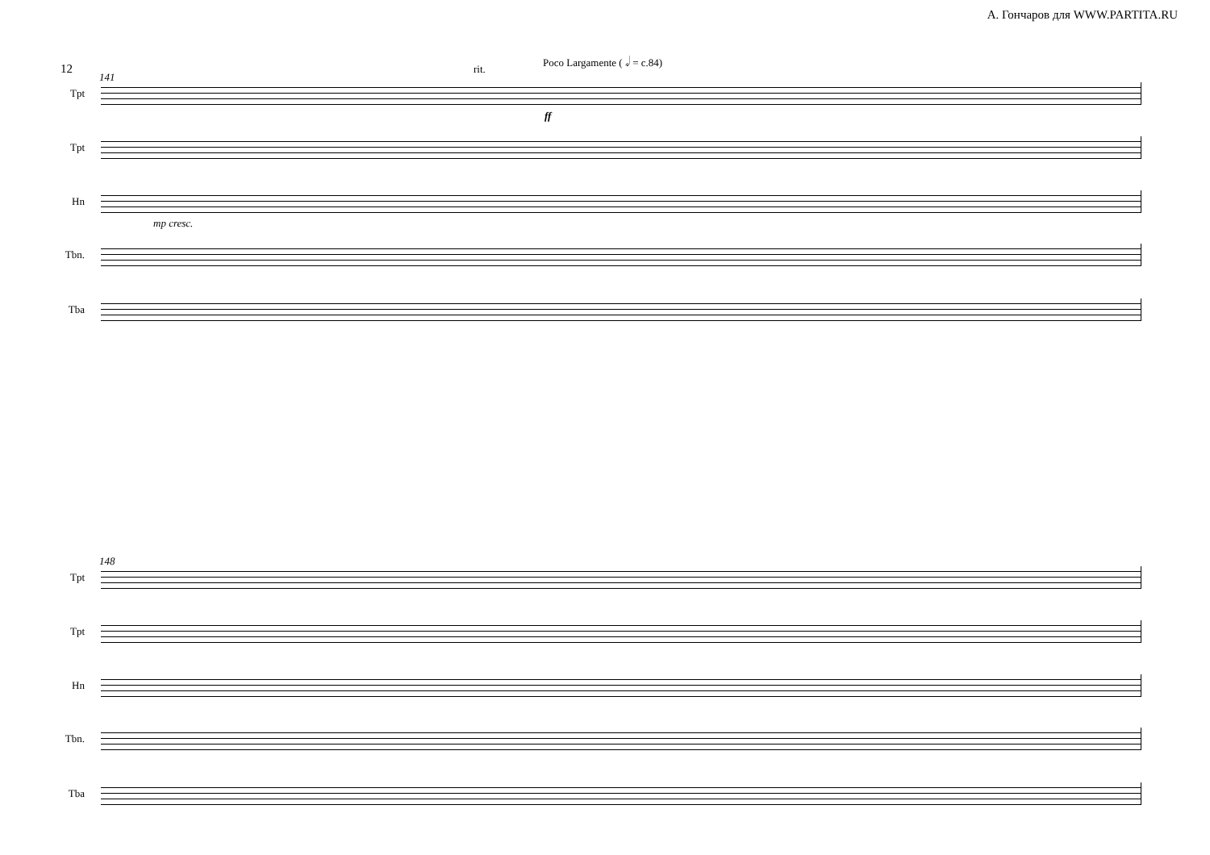А. Гончаров для WWW.PARTITA.RU
12
141
rit.
Poco Largamente ( 𝅗𝅥 = c.84)
Tpt
Tpt
Hn
mp cresc.
ff
Tbn.
Tba
148
Tpt
Tpt
Hn
Tbn.
Tba